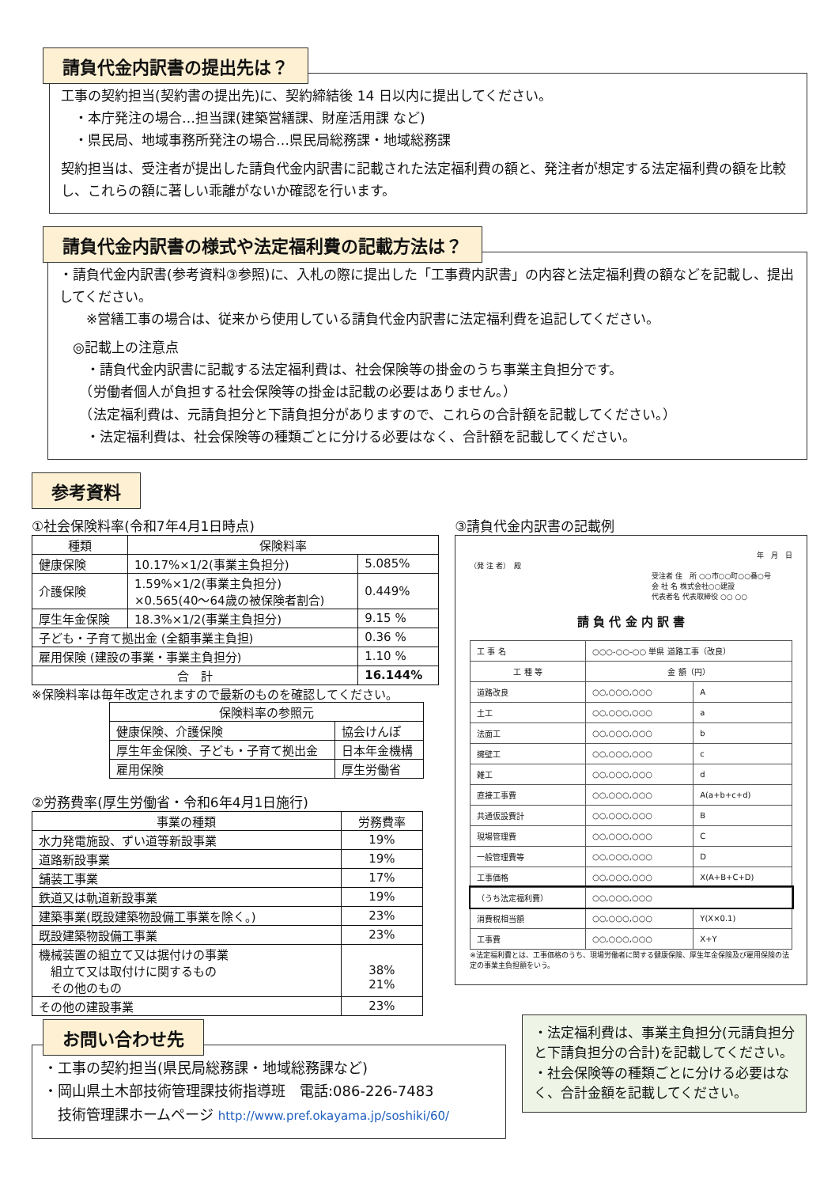請負代金内訳書の提出先は？
工事の契約担当(契約書の提出先)に、契約締結後 14 日以内に提出してください。
　・本庁発注の場合…担当課(建築営繕課、財産活用課 など)
　・県民局、地域事務所発注の場合…県民局総務課・地域総務課
契約担当は、受注者が提出した請負代金内訳書に記載された法定福利費の額と、発注者が想定する法定福利費の額を比較し、これらの額に著しい乖離がないか確認を行います。
請負代金内訳書の様式や法定福利費の記載方法は？
・請負代金内訳書(参考資料③参照)に、入札の際に提出した「工事費内訳書」の内容と法定福利費の額などを記載し、提出してください。
　　※営繕工事の場合は、従来から使用している請負代金内訳書に法定福利費を追記してください。
　◎記載上の注意点
　　・請負代金内訳書に記載する法定福利費は、社会保険等の掛金のうち事業主負担分です。
　　（労働者個人が負担する社会保険等の掛金は記載の必要はありません。）
　　（法定福利費は、元請負担分と下請負担分がありますので、これらの合計額を記載してください。）
　　・法定福利費は、社会保険等の種類ごとに分ける必要はなく、合計額を記載してください。
参考資料
①社会保険料率(令和7年4月1日時点)
| 種類 | 保険料率 | |
| --- | --- | --- |
| 健康保険 | 10.17%×1/2(事業主負担分) | 5.085% |
| 介護保険 | 1.59%×1/2(事業主負担分) ×0.565(40～64歳の被保険者割合) | 0.449% |
| 厚生年金保険 | 18.3%×1/2(事業主負担分) | 9.15 % |
| 子ども・子育て拠出金 (全額事業主負担) | | 0.36 % |
| 雇用保険 (建設の事業・事業主負担分) | | 1.10 % |
| 合 計 | | 16.144% |
※保険料率は毎年改定されますので最新のものを確認してください。
| 保険料率の参照元 | |
| --- | --- |
| 健康保険、介護保険 | 協会けんぽ |
| 厚生年金保険、子ども・子育て拠出金 | 日本年金機構 |
| 雇用保険 | 厚生労働省 |
②労務費率(厚生労働省・令和6年4月1日施行)
| 事業の種類 | 労務費率 |
| --- | --- |
| 水力発電施設、ずい道等新設事業 | 19% |
| 道路新設事業 | 19% |
| 舗装工事業 | 17% |
| 鉄道又は軌道新設事業 | 19% |
| 建築事業(既設建築物設備工事業を除く。) | 23% |
| 既設建築物設備工事業 | 23% |
| 機械装置の組立て又は据付けの事業 組立て又は取付けに関するもの その他のもの | 38% 21% |
| その他の建設事業 | 23% |
③請負代金内訳書の記載例
年　月　日
（発 注 者）　殿
受注者 住　所 ○○市○○町○○番○号
会 社 名 株式会社○○建設
代表者名 代表取締役 ○○ ○○
請 負 代 金 内 訳 書
| 工 事 名 | ○○○-○○-○○ 単県 道路工事（改良） | |
| 工 種 等 | 金 額（円） | |
| 道路改良 | ○○,○○○,○○○ | A |
| 土工 | ○○,○○○,○○○ | a |
| 法面工 | ○○,○○○,○○○ | b |
| 擁壁工 | ○○,○○○,○○○ | c |
| 雑工 | ○○,○○○,○○○ | d |
| 直接工事費 | ○○,○○○,○○○ | A(a+b+c+d) |
| 共通仮設費計 | ○○,○○○,○○○ | B |
| 現場管理費 | ○○,○○○,○○○ | C |
| 一般管理費等 | ○○,○○○,○○○ | D |
| 工事価格 | ○○,○○○,○○○ | X(A+B+C+D) |
| （うち法定福利費） | ○○,○○○,○○○ | |
| 消費税相当額 | ○○,○○○,○○○ | Y(X×0.1) |
| 工事費 | ○○,○○○,○○○ | X+Y |
※法定福利費とは、工事価格のうち、現場労働者に関する健康保険、厚生年金保険及び雇用保険の法定の事業主負担額をいう。
お問い合わせ先
・工事の契約担当(県民局総務課・地域総務課など)
・岡山県土木部技術管理課技術指導班　電話:086-226-7483
　技術管理課ホームページ http://www.pref.okayama.jp/soshiki/60/
・法定福利費は、事業主負担分(元請負担分と下請負担分の合計)を記載してください。
・社会保険等の種類ごとに分ける必要はなく、合計金額を記載してください。